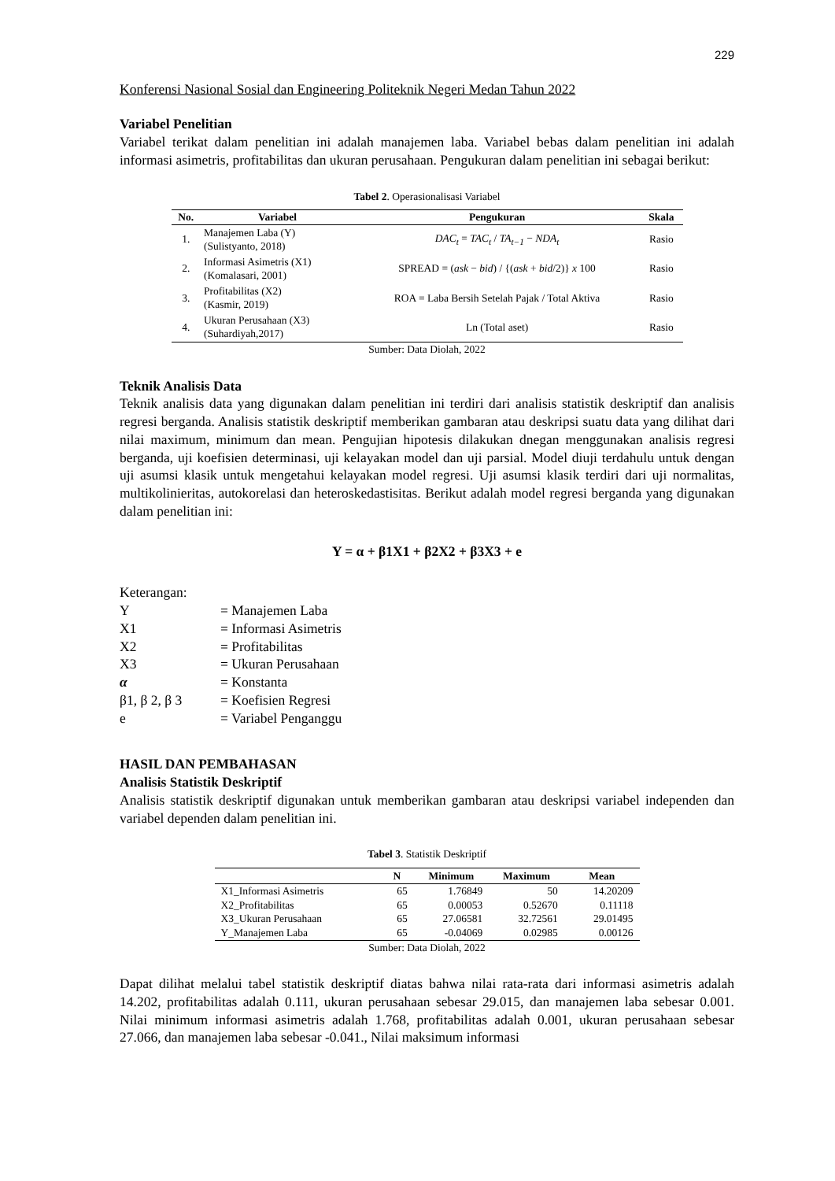229
Konferensi Nasional Sosial dan Engineering Politeknik Negeri Medan Tahun 2022
Variabel Penelitian
Variabel terikat dalam penelitian ini adalah manajemen laba. Variabel bebas dalam penelitian ini adalah informasi asimetris, profitabilitas dan ukuran perusahaan. Pengukuran dalam penelitian ini sebagai berikut:
Tabel 2. Operasionalisasi Variabel
| No. | Variabel | Pengukuran | Skala |
| --- | --- | --- | --- |
| 1. | Manajemen Laba (Y) (Sulistyanto, 2018) | DAC<sub>t</sub> = TAC<sub>t</sub> / TA<sub>t−1</sub> − NDA<sub>t</sub> | Rasio |
| 2. | Informasi Asimetris (X1) (Komalasari, 2001) | SPREAD = ( ask − bid ) / {( ask + bid /2)} x 100 | Rasio |
| 3. | Profitabilitas (X2) (Kasmir, 2019) | ROA = Laba Bersih Setelah Pajak / Total Aktiva | Rasio |
| 4. | Ukuran Perusahaan (X3) (Suhardiyah,2017) | Ln (Total aset) | Rasio |
Sumber: Data Diolah, 2022
Teknik Analisis Data
Teknik analisis data yang digunakan dalam penelitian ini terdiri dari analisis statistik deskriptif dan analisis regresi berganda. Analisis statistik deskriptif memberikan gambaran atau deskripsi suatu data yang dilihat dari nilai maximum, minimum dan mean. Pengujian hipotesis dilakukan dnegan menggunakan analisis regresi berganda, uji koefisien determinasi, uji kelayakan model dan uji parsial. Model diuji terdahulu untuk dengan uji asumsi klasik untuk mengetahui kelayakan model regresi. Uji asumsi klasik terdiri dari uji normalitas, multikolinieritas, autokorelasi dan heteroskedastisitas. Berikut adalah model regresi berganda yang digunakan dalam penelitian ini:
Y = α + β1X1 + β2X2 + β3X3 + e
Keterangan:
| Y | = Manajemen Laba |
| X1 | = Informasi Asimetris |
| X2 | = Profitabilitas |
| X3 | = Ukuran Perusahaan |
| α | = Konstanta |
| β1, β 2, β 3 | = Koefisien Regresi |
| e | = Variabel Penganggu |
HASIL DAN PEMBAHASAN
Analisis Statistik Deskriptif
Analisis statistik deskriptif digunakan untuk memberikan gambaran atau deskripsi variabel independen dan variabel dependen dalam penelitian ini.
Tabel 3. Statistik Deskriptif
| | N | Minimum | Maximum | Mean |
| --- | --- | --- | --- | --- |
| X1_Informasi Asimetris | 65 | 1.76849 | 50 | 14.20209 |
| X2_Profitabilitas | 65 | 0.00053 | 0.52670 | 0.11118 |
| X3_Ukuran Perusahaan | 65 | 27.06581 | 32.72561 | 29.01495 |
| Y_Manajemen Laba | 65 | -0.04069 | 0.02985 | 0.00126 |
Sumber: Data Diolah, 2022
Dapat dilihat melalui tabel statistik deskriptif diatas bahwa nilai rata-rata dari informasi asimetris adalah 14.202, profitabilitas adalah 0.111, ukuran perusahaan sebesar 29.015, dan manajemen laba sebesar 0.001. Nilai minimum informasi asimetris adalah 1.768, profitabilitas adalah 0.001, ukuran perusahaan sebesar 27.066, dan manajemen laba sebesar -0.041., Nilai maksimum informasi